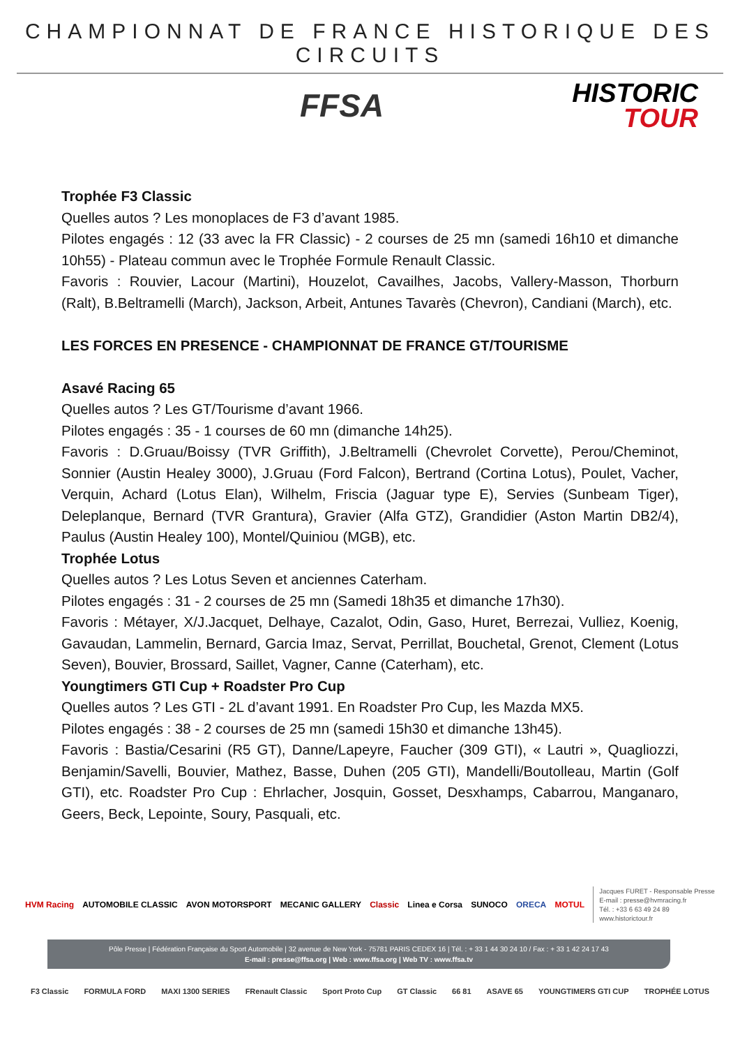CHAMPIONNAT DE FRANCE HISTORIQUE DES CIRCUITS
FFSA
HISTORIC
TOUR
Trophée F3 Classic
Quelles autos ? Les monoplaces de F3 d’avant 1985.
Pilotes engagés : 12 (33 avec la FR Classic) - 2 courses de 25 mn (samedi 16h10 et dimanche 10h55) - Plateau commun avec le Trophée Formule Renault Classic.
Favoris : Rouvier, Lacour (Martini), Houzelot, Cavailhes, Jacobs, Vallery-Masson, Thorburn (Ralt), B.Beltramelli (March), Jackson, Arbeit, Antunes Tavarès (Chevron), Candiani (March), etc.
LES FORCES EN PRESENCE - CHAMPIONNAT DE FRANCE GT/TOURISME
Asavé Racing 65
Quelles autos ? Les GT/Tourisme d’avant 1966.
Pilotes engagés : 35 - 1 courses de 60 mn (dimanche 14h25).
Favoris : D.Gruau/Boissy (TVR Griffith), J.Beltramelli (Chevrolet Corvette), Perou/Cheminot, Sonnier (Austin Healey 3000), J.Gruau (Ford Falcon), Bertrand (Cortina Lotus), Poulet, Vacher, Verquin, Achard (Lotus Elan), Wilhelm, Friscia (Jaguar type E), Servies (Sunbeam Tiger), Deleplanque, Bernard (TVR Grantura), Gravier (Alfa GTZ), Grandidier (Aston Martin DB2/4), Paulus (Austin Healey 100), Montel/Quiniou (MGB), etc.
Trophée Lotus
Quelles autos ? Les Lotus Seven et anciennes Caterham.
Pilotes engagés : 31 - 2 courses de 25 mn (Samedi 18h35 et dimanche 17h30).
Favoris : Métayer, X/J.Jacquet, Delhaye, Cazalot, Odin, Gaso, Huret, Berrezai, Vulliez, Koenig, Gavaudan, Lammelin, Bernard, Garcia Imaz, Servat, Perrillat, Bouchetal, Grenot, Clement (Lotus Seven), Bouvier, Brossard, Saillet, Vagner, Canne (Caterham), etc.
Youngtimers GTI Cup + Roadster Pro Cup
Quelles autos ? Les GTI - 2L d’avant 1991. En Roadster Pro Cup, les Mazda MX5.
Pilotes engagés : 38 - 2 courses de 25 mn (samedi 15h30 et dimanche 13h45).
Favoris : Bastia/Cesarini (R5 GT), Danne/Lapeyre, Faucher (309 GTI), « Lautri », Quagliozzi, Benjamin/Savelli, Bouvier, Mathez, Basse, Duhen (205 GTI), Mandelli/Boutolleau, Martin (Golf GTI), etc. Roadster Pro Cup : Ehrlacher, Josquin, Gosset, Desxhamps, Cabarrou, Manganaro, Geers, Beck, Lepointe, Soury, Pasquali, etc.
HVM Racing AUTOMOBILE CLASSIC AVON MOTORSPORT MECANIC GALLERY Classic Linea e Corsa SUNOCO ORECA MOTUL
Jacques FURET - Responsable Presse
E-mail : presse@hvmracing.fr
Tél. : +33 6 63 49 24 89
www.historictour.fr
Pôle Presse | Fédération Française du Sport Automobile | 32 avenue de New York - 75781 PARIS CEDEX 16 | Tél. : + 33 1 44 30 24 10 / Fax : + 33 1 42 24 17 43
E-mail : presse@ffsa.org | Web : www.ffsa.org | Web TV : www.ffsa.tv
F3 Classic FORMULA FORD MAXI 1300 SERIES FRenault Classic Sport Proto Cup GT Classic 66 81 ASAVE 65 YOUNGTIMERS GTI CUP TROPHÉE LOTUS